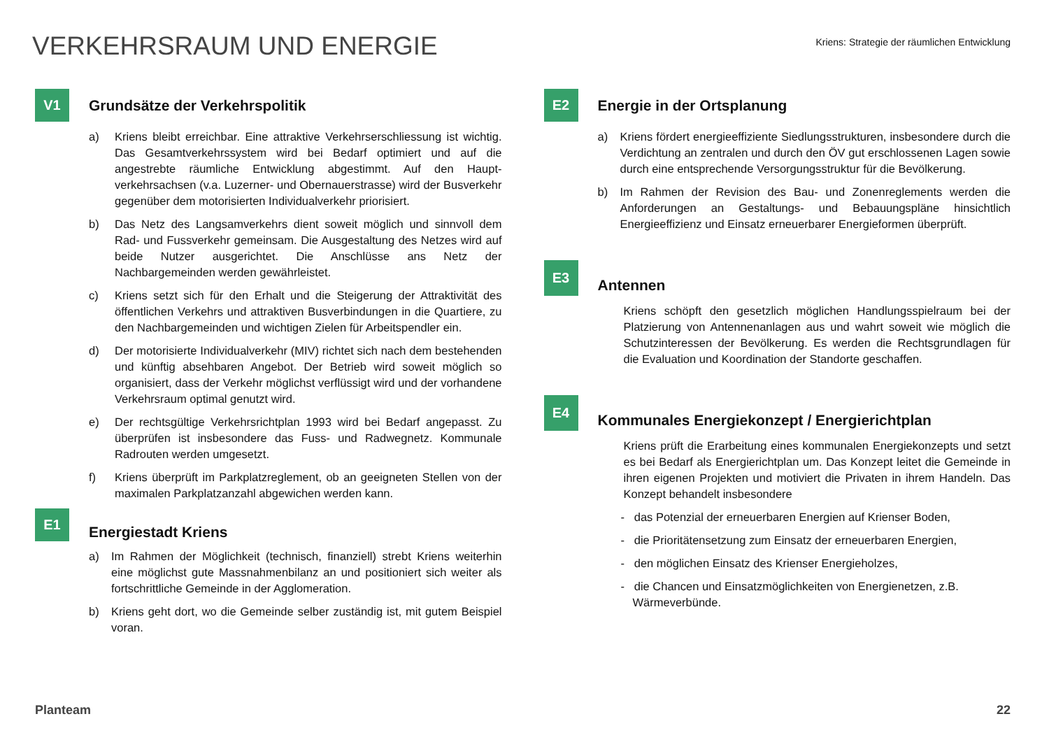VERKEHRSRAUM UND ENERGIE
Kriens: Strategie der räumlichen Entwicklung
V1
Grundsätze der Verkehrspolitik
a) Kriens bleibt erreichbar. Eine attraktive Verkehrserschliessung ist wichtig. Das Gesamtverkehrssystem wird bei Bedarf optimiert und auf die angestrebte räumliche Entwicklung abgestimmt. Auf den Haupt­verkehrsachsen (v.a. Luzerner- und Obernauerstrasse) wird der Bus­verkehr gegenüber dem motorisierten Individualverkehr priorisiert.
b) Das Netz des Langsamverkehrs dient soweit möglich und sinnvoll dem Rad- und Fussverkehr gemeinsam. Die Ausgestaltung des Net­zes wird auf beide Nutzer ausgerichtet. Die Anschlüsse ans Netz der Nachbargemeinden werden gewährleistet.
c) Kriens setzt sich für den Erhalt und die Steigerung der Attraktivität des öffentlichen Verkehrs und attraktiven Busverbindungen in die Quartiere, zu den Nachbargemeinden und wichtigen Zielen für Ar­beitspendler ein.
d) Der motorisierte Individualverkehr (MIV) richtet sich nach dem beste­henden und künftig absehbaren Angebot. Der Betrieb wird soweit möglich so organisiert, dass der Verkehr möglichst verflüssigt wird und der vorhandene Verkehrsraum optimal genutzt wird.
e) Der rechtsgültige Verkehrsrichtplan 1993 wird bei Bedarf angepasst. Zu überprüfen ist insbesondere das Fuss- und Radwegnetz. Kommu­nale Radrouten werden umgesetzt.
f) Kriens überprüft im Parkplatzreglement, ob an geeigneten Stellen von der maximalen Parkplatzanzahl abgewichen werden kann.
E1
Energiestadt Kriens
a) Im Rahmen der Möglichkeit (technisch, finanziell) strebt Kriens weiter­hin eine möglichst gute Massnahmenbilanz an und positioniert sich weiter als fortschrittliche Gemeinde in der Agglomeration.
b) Kriens geht dort, wo die Gemeinde selber zuständig ist, mit gutem Beispiel voran.
E2
Energie in der Ortsplanung
a) Kriens fördert energieeffiziente Siedlungsstrukturen, insbesondere durch die Verdichtung an zentralen und durch den ÖV gut erschlosse­nen Lagen sowie durch eine entsprechende Versorgungsstruktur für die Bevölkerung.
b) Im Rahmen der Revision des Bau- und Zonenreglements werden die Anforderungen an Gestaltungs- und Bebauungspläne hinsichtlich Energieeffizienz und Einsatz erneuerbarer Energieformen überprüft.
E3
Antennen
Kriens schöpft den gesetzlich möglichen Handlungsspielraum bei der Platzierung von Antennenanlagen aus und wahrt soweit wie möglich die Schutzinteressen der Bevölkerung. Es werden die Rechtsgrundla­gen für die Evaluation und Koordination der Standorte geschaffen.
E4
Kommunales Energiekonzept / Energierichtplan
Kriens prüft die Erarbeitung eines kommunalen Energiekonzepts und setzt es bei Bedarf als Energierichtplan um. Das Konzept leitet die Gemeinde in ihren eigenen Projekten und motiviert die Privaten in ih­rem Handeln. Das Konzept behandelt insbesondere
- das Potenzial der erneuerbaren Energien auf Krienser Boden,
- die Prioritätensetzung zum Einsatz der erneuerbaren Energien,
- den möglichen Einsatz des Krienser Energieholzes,
- die Chancen und Einsatzmöglichkeiten von Energienetzen, z.B. Wärmeverbünde.
Planteam 22